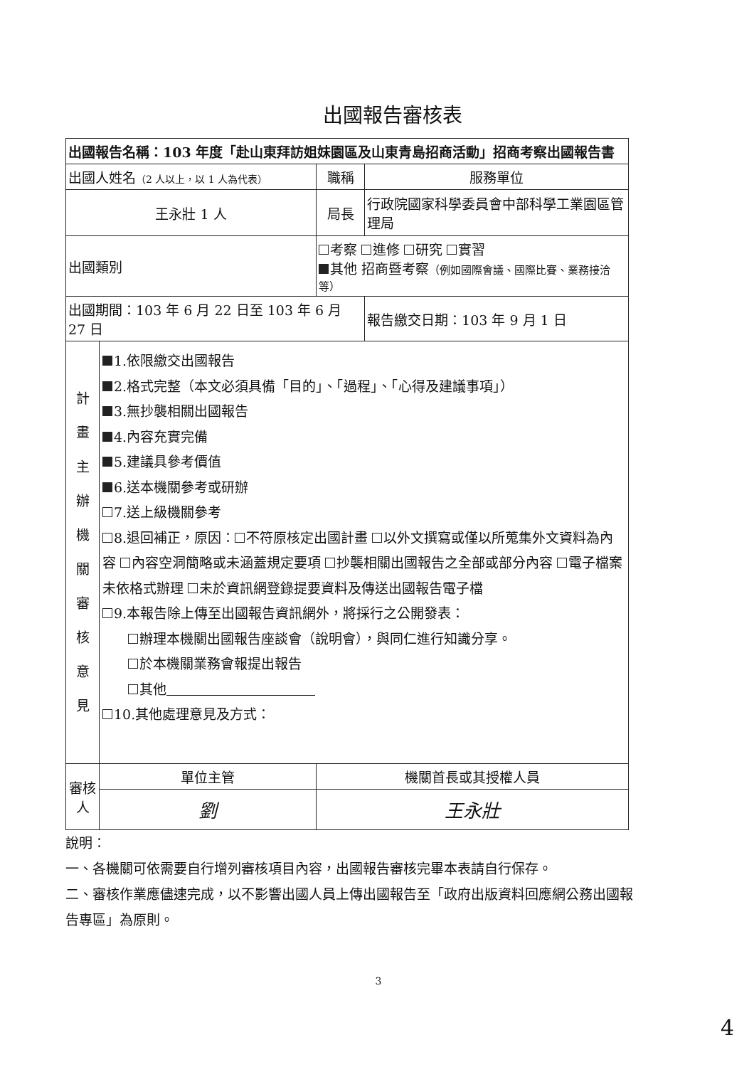出國報告審核表
| 出國報告名稱：103 年度「赴山東拜訪姐妹園區及山東青島招商活動」招商考察出國報告書 | | | | |
| 出國人姓名 （2 人以上，以 1 人為代表） | | | 職稱 | 服務單位 |
| 王永壯 1 人 | | | 局長 | 行政院國家科學委員會中部科學工業園區管理局 |
| 出國類別 | | 考察 進修 研究 實習 其他 招商暨考察 （例如國際會議、國際比賽、業務接洽等） | | |
| 出國期間：103 年 6 月 22 日至 103 年 6 月 27 日 | | | | 報告繳交日期：103 年 9 月 1 日 |
| 計 畫 主 辦 機 關 審 核 意 見 | 1.依限繳交出國報告 2.格式完整（本文必須具備「目的」、「過程」、「心得及建議事項」） 3.無抄襲相關出國報告 4.內容充實完備 5.建議具參考價值 6.送本機關參考或研辦 7.送上級機關參考 8.退回補正，原因： 不符原核定出國計畫 以外文撰寫或僅以所蒐集外文資料為內容 內容空洞簡略或未涵蓋規定要項 抄襲相關出國報告之全部或部分內容 電子檔案未依格式辦理 未於資訊網登錄提要資料及傳送出國報告電子檔 9.本報告除上傳至出國報告資訊網外，將採行之公開發表： 辦理本機關出國報告座談會（說明會），與同仁進行知識分享。 於本機關業務會報提出報告 其他 10.其他處理意見及方式： | | | |
| 審核人 | 單位主管 | | 機關首長或其授權人員 | |
| | 劉 | | 王永壯 | |
說明：
一、各機關可依需要自行增列審核項目內容，出國報告審核完畢本表請自行保存。
二、審核作業應儘速完成，以不影響出國人員上傳出國報告至「政府出版資料回應網公務出國報告專區」為原則。
3
4